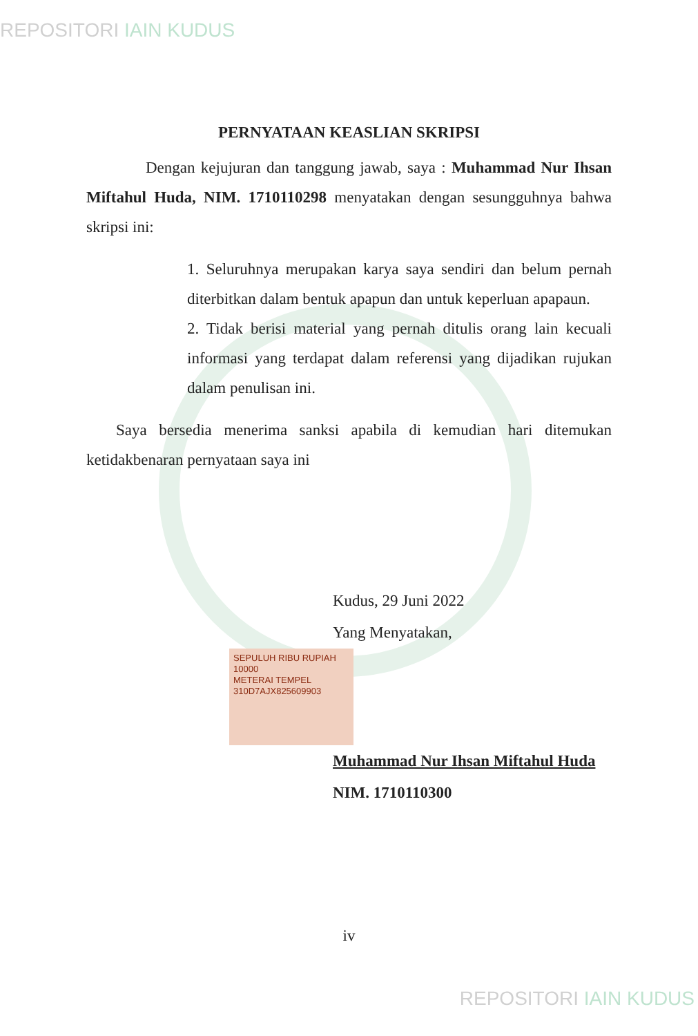REPOSITORI IAIN KUDUS
PERNYATAAN KEASLIAN SKRIPSI
Dengan kejujuran dan tanggung jawab, saya : Muhammad Nur Ihsan Miftahul Huda, NIM. 1710110298 menyatakan dengan sesungguhnya bahwa skripsi ini:
1. Seluruhnya merupakan karya saya sendiri dan belum pernah diterbitkan dalam bentuk apapun dan untuk keperluan apapaun.
2. Tidak berisi material yang pernah ditulis orang lain kecuali informasi yang terdapat dalam referensi yang dijadikan rujukan dalam penulisan ini.
Saya bersedia menerima sanksi apabila di kemudian hari ditemukan ketidakbenaran pernyataan saya ini
Kudus, 29 Juni 2022
Yang Menyatakan,
SEPULUH RIBU RUPIAH 10000
METERAI TEMPEL
310D7AJX825609903
Muhammad Nur Ihsan Miftahul Huda
NIM. 1710110300
iv
REPOSITORI IAIN KUDUS